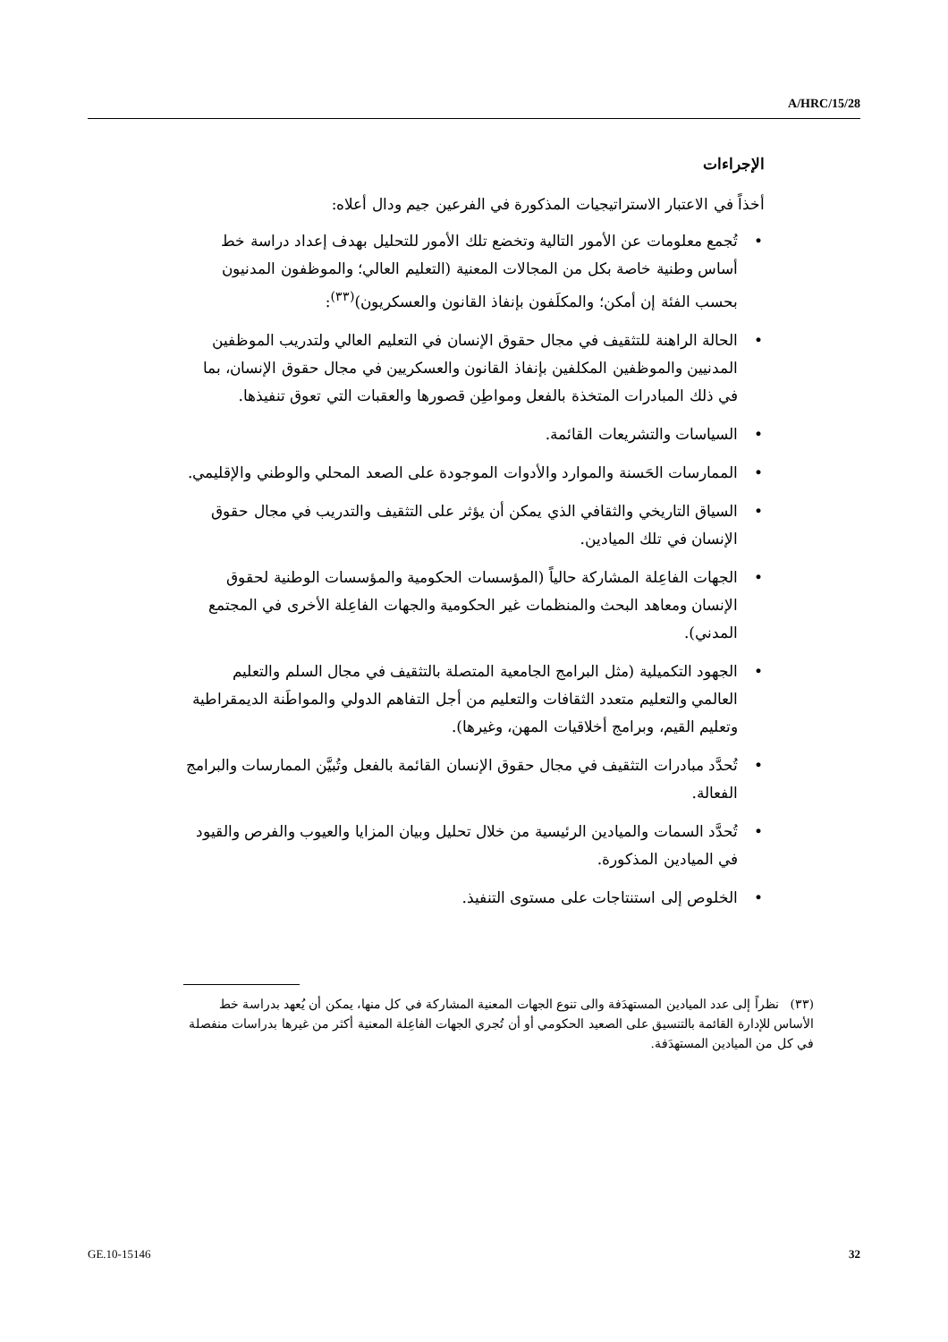A/HRC/15/28
الإجراءات
أخذاً في الاعتبار الاستراتيجيات المذكورة في الفرعين جيم ودال أعلاه:
• تُجمع معلومات عن الأمور التالية وتخضع تلك الأمور للتحليل بهدف إعداد دراسة خط أساس وطنية خاصة بكل من المجالات المعنية (التعليم العالي؛ والموظفون المدنيون بحسب الفئة إن أمكن؛ والمكلَفون بإنفاذ القانون والعسكريون)<sup>(٣٣)</sup>:
• الحالة الراهنة للتثقيف في مجال حقوق الإنسان في التعليم العالي ولتدريب الموظفين المدنيين والموظفين المكلفين بإنفاذ القانون والعسكريين في مجال حقوق الإنسان، بما في ذلك المبادرات المتخذة بالفعل ومواطِن قصورها والعقبات التي تعوق تنفيذها.
• السياسات والتشريعات القائمة.
• الممارسات الحَسنة والموارد والأدوات الموجودة على الصعد المحلي والوطني والإقليمي.
• السياق التاريخي والثقافي الذي يمكن أن يؤثر على التثقيف والتدريب في مجال حقوق الإنسان في تلك الميادين.
• الجهات الفاعِلة المشاركة حالياً (المؤسسات الحكومية والمؤسسات الوطنية لحقوق الإنسان ومعاهد البحث والمنظمات غير الحكومية والجهات الفاعِلة الأخرى في المجتمع المدني).
• الجهود التكميلية (مثل البرامج الجامعية المتصلة بالتثقيف في مجال السلم والتعليم العالمي والتعليم متعدد الثقافات والتعليم من أجل التفاهم الدولي والمواطَنة الديمقراطية وتعليم القيم، وبرامج أخلاقيات المهن، وغيرها).
• تُحدَّد مبادرات التثقيف في مجال حقوق الإنسان القائمة بالفعل وتُبيَّن الممارسات والبرامج الفعالة.
• تُحدَّد السمات والميادين الرئيسية من خلال تحليل وبيان المزايا والعيوب والفرص والقيود في الميادين المذكورة.
• الخلوص إلى استنتاجات على مستوى التنفيذ.
(٣٣) نظراً إلى عدد الميادين المستهدَفة والى تنوع الجهات المعنية المشاركة في كل منها، يمكن أن يُعهد بدراسة خط الأساس للإدارة القائمة بالتنسيق على الصعيد الحكومي أو أن تُجري الجهات الفاعِلة المعنية أكثر من غيرها بدراسات منفصلة في كل من الميادين المستهدَفة.
GE.10-15146 32